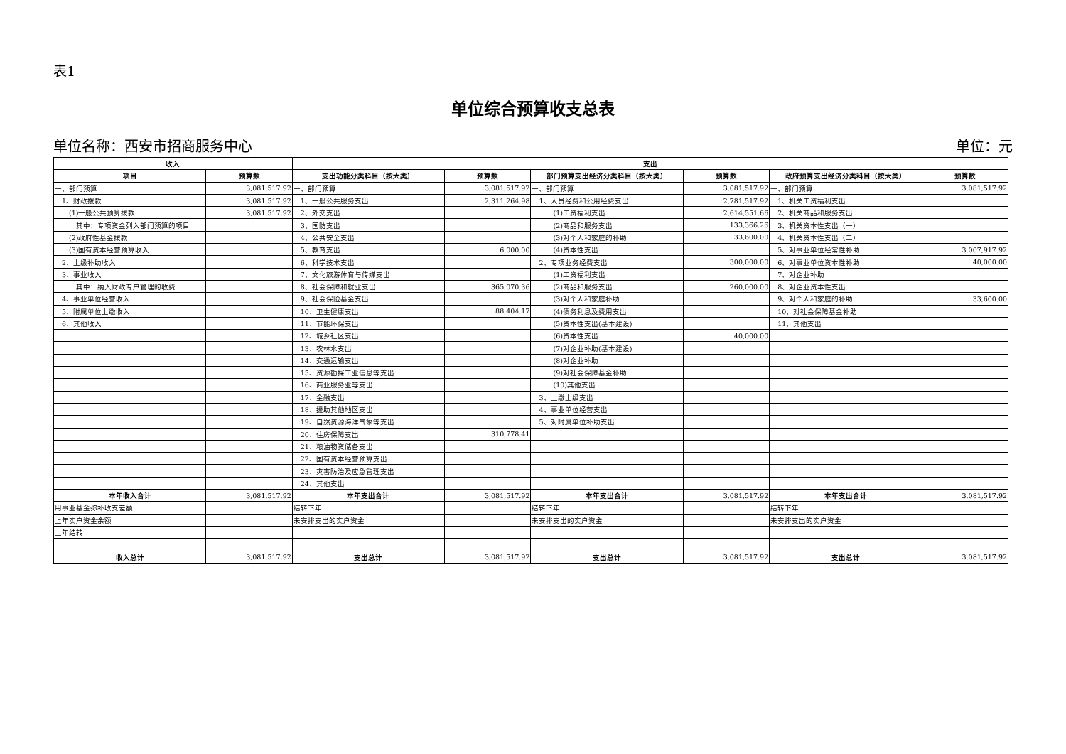表1
单位综合预算收支总表
单位名称：西安市招商服务中心 单位：元
| 收入 | | 支出 | | | | | |
| --- | --- | --- | --- | --- | --- | --- | --- |
| 项目 | 预算数 | 支出功能分类科目（按大类） | 预算数 | 部门预算支出经济分类科目（按大类） | 预算数 | 政府预算支出经济分类科目（按大类） | 预算数 |
| 一、部门预算 | 3,081,517.92 | 一、部门预算 | 3,081,517.92 | 一、部门预算 | 3,081,517.92 | 一、部门预算 | 3,081,517.92 |
| 1、财政拨款 | 3,081,517.92 | 1、一般公共服务支出 | 2,311,264.98 | 1、人员经费和公用经费支出 | 2,781,517.92 | 1、机关工资福利支出 | |
| (1)一般公共预算拨款 | 3,081,517.92 | 2、外交支出 | | (1)工资福利支出 | 2,614,551.66 | 2、机关商品和服务支出 | |
| 其中：专项资金列入部门预算的项目 | | 3、国防支出 | | (2)商品和服务支出 | 133,366.26 | 3、机关资本性支出（一） | |
| (2)政府性基金拨款 | | 4、公共安全支出 | | (3)对个人和家庭的补助 | 33,600.00 | 4、机关资本性支出（二） | |
| (3)国有资本经营预算收入 | | 5、教育支出 | 6,000.00 | (4)资本性支出 | | 5、对事业单位经常性补助 | 3,007,917.92 |
| 2、上级补助收入 | | 6、科学技术支出 | | 2、专项业务经费支出 | 300,000.00 | 6、对事业单位资本性补助 | 40,000.00 |
| 3、事业收入 | | 7、文化旅游体育与传媒支出 | | (1)工资福利支出 | | 7、对企业补助 | |
| 其中：纳入财政专户管理的收费 | | 8、社会保障和就业支出 | 365,070.36 | (2)商品和服务支出 | 260,000.00 | 8、对企业资本性支出 | |
| 4、事业单位经营收入 | | 9、社会保险基金支出 | | (3)对个人和家庭补助 | | 9、对个人和家庭的补助 | 33,600.00 |
| 5、附属单位上缴收入 | | 10、卫生健康支出 | 88,404.17 | (4)债务利息及费用支出 | | 10、对社会保障基金补助 | |
| 6、其他收入 | | 11、节能环保支出 | | (5)资本性支出(基本建设) | | 11、其他支出 | |
| | | 12、城乡社区支出 | | (6)资本性支出 | 40,000.00 | | |
| | | 13、农林水支出 | | (7)对企业补助(基本建设) | | | |
| | | 14、交通运输支出 | | (8)对企业补助 | | | |
| | | 15、资源勘探工业信息等支出 | | (9)对社会保障基金补助 | | | |
| | | 16、商业服务业等支出 | | (10)其他支出 | | | |
| | | 17、金融支出 | | 3、上缴上级支出 | | | |
| | | 18、援助其他地区支出 | | 4、事业单位经营支出 | | | |
| | | 19、自然资源海洋气象等支出 | | 5、对附属单位补助支出 | | | |
| | | 20、住房保障支出 | 310,778.41 | | | | |
| | | 21、粮油物资储备支出 | | | | | |
| | | 22、国有资本经营预算支出 | | | | | |
| | | 23、灾害防治及应急管理支出 | | | | | |
| | | 24、其他支出 | | | | | |
| 本年收入合计 | 3,081,517.92 | 本年支出合计 | 3,081,517.92 | 本年支出合计 | 3,081,517.92 | 本年支出合计 | 3,081,517.92 |
| 用事业基金弥补收支差额 | | 结转下年 | | 结转下年 | | 结转下年 | |
| 上年实户资金余额 | | 未安排支出的实户资金 | | 未安排支出的实户资金 | | 未安排支出的实户资金 | |
| 上年结转 | | | | | | | |
| 收入总计 | 3,081,517.92 | 支出总计 | 3,081,517.92 | 支出总计 | 3,081,517.92 | 支出总计 | 3,081,517.92 |